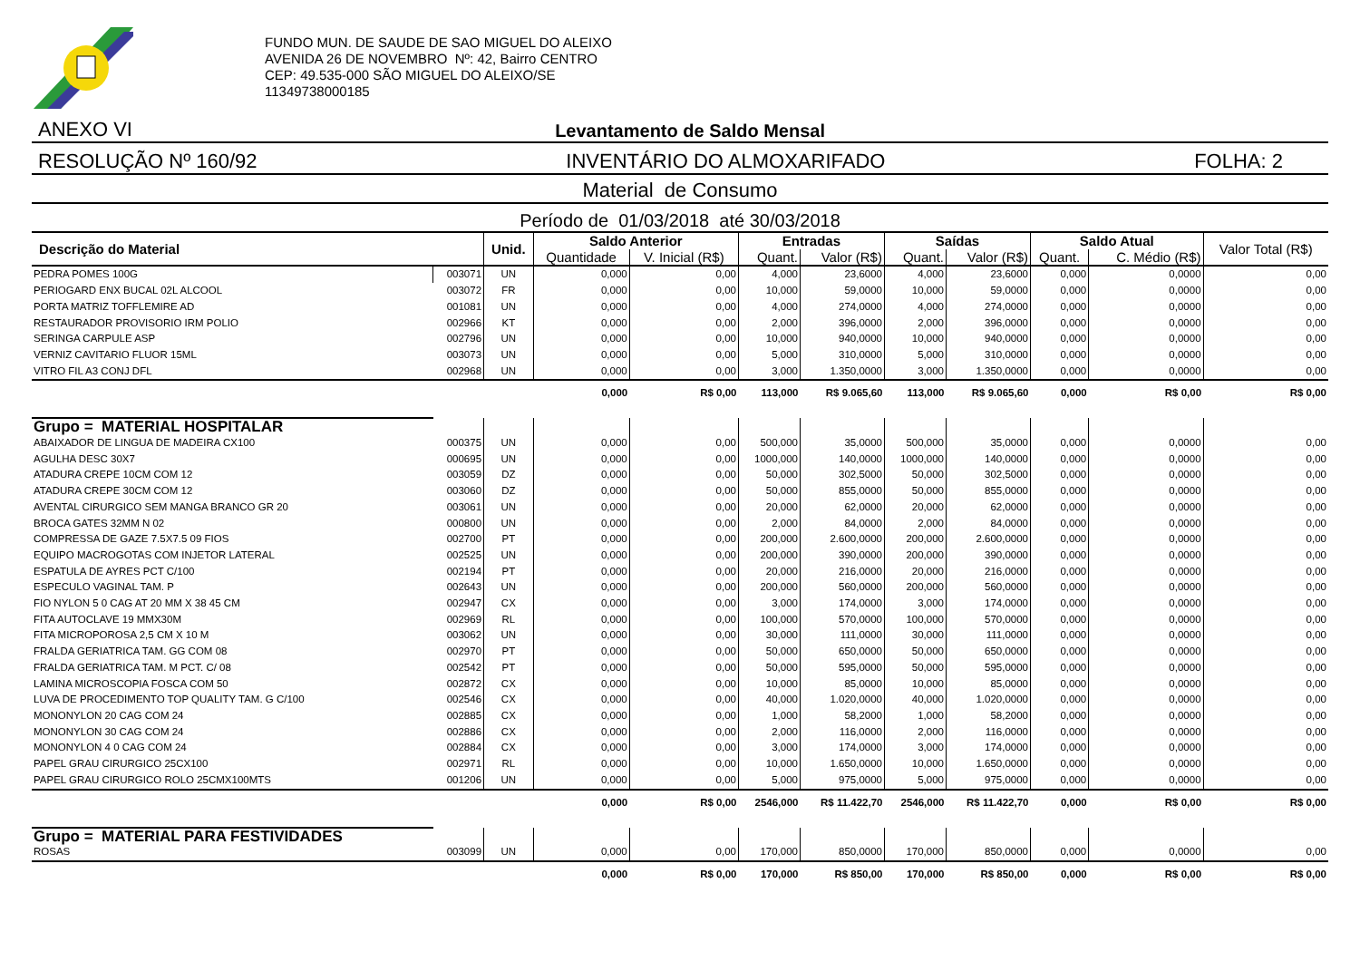FUNDO MUN. DE SAUDE DE SAO MIGUEL DO ALEIXO
AVENIDA 26 DE NOVEMBRO Nº: 42, Bairro CENTRO
CEP: 49.535-000 SÃO MIGUEL DO ALEIXO/SE
11349738000185
ANEXO VI Levantamento de Saldo Mensal
RESOLUÇÃO Nº 160/92 INVENTÁRIO DO ALMOXARIFADO FOLHA: 2
Material de Consumo
Período de 01/03/2018 até 30/03/2018
| Descrição do Material | | Unid. | Saldo Anterior | | Entradas | | Saídas | | Saldo Atual | | Valor Total (R$) |
| --- | --- | --- | --- | --- | --- | --- | --- | --- | --- | --- | --- |
| | | | Quantidade | V. Inicial (R$) | Quant. | Valor (R$) | Quant. | Valor (R$) | Quant. | C. Médio (R$) | |
| PEDRA POMES 100G | 003071 | UN | 0,000 | 0,00 | 4,000 | 23,6000 | 4,000 | 23,6000 | 0,000 | 0,0000 | 0,00 |
| PERIOGARD ENX BUCAL 02L ALCOOL | 003072 | FR | 0,000 | 0,00 | 10,000 | 59,0000 | 10,000 | 59,0000 | 0,000 | 0,0000 | 0,00 |
| PORTA MATRIZ TOFFLEMIRE AD | 001081 | UN | 0,000 | 0,00 | 4,000 | 274,0000 | 4,000 | 274,0000 | 0,000 | 0,0000 | 0,00 |
| RESTAURADOR PROVISORIO IRM POLIO | 002966 | KT | 0,000 | 0,00 | 2,000 | 396,0000 | 2,000 | 396,0000 | 0,000 | 0,0000 | 0,00 |
| SERINGA CARPULE ASP | 002796 | UN | 0,000 | 0,00 | 10,000 | 940,0000 | 10,000 | 940,0000 | 0,000 | 0,0000 | 0,00 |
| VERNIZ CAVITARIO FLUOR 15ML | 003073 | UN | 0,000 | 0,00 | 5,000 | 310,0000 | 5,000 | 310,0000 | 0,000 | 0,0000 | 0,00 |
| VITRO FIL A3 CONJ DFL | 002968 | UN | 0,000 | 0,00 | 3,000 | 1.350,0000 | 3,000 | 1.350,0000 | 0,000 | 0,0000 | 0,00 |
| | | | 0,000 | R$ 0,00 | 113,000 | R$ 9.065,60 | 113,000 | R$ 9.065,60 | 0,000 | R$ 0,00 | R$ 0,00 |
| Grupo = MATERIAL HOSPITALAR | | | | | | | | | | | |
| ABAIXADOR DE LINGUA DE MADEIRA CX100 | 000375 | UN | 0,000 | 0,00 | 500,000 | 35,0000 | 500,000 | 35,0000 | 0,000 | 0,0000 | 0,00 |
| AGULHA DESC 30X7 | 000695 | UN | 0,000 | 0,00 | 1000,000 | 140,0000 | 1000,000 | 140,0000 | 0,000 | 0,0000 | 0,00 |
| ATADURA CREPE 10CM COM 12 | 003059 | DZ | 0,000 | 0,00 | 50,000 | 302,5000 | 50,000 | 302,5000 | 0,000 | 0,0000 | 0,00 |
| ATADURA CREPE 30CM COM 12 | 003060 | DZ | 0,000 | 0,00 | 50,000 | 855,0000 | 50,000 | 855,0000 | 0,000 | 0,0000 | 0,00 |
| AVENTAL CIRURGICO SEM MANGA BRANCO GR 20 | 003061 | UN | 0,000 | 0,00 | 20,000 | 62,0000 | 20,000 | 62,0000 | 0,000 | 0,0000 | 0,00 |
| BROCA GATES 32MM N 02 | 000800 | UN | 0,000 | 0,00 | 2,000 | 84,0000 | 2,000 | 84,0000 | 0,000 | 0,0000 | 0,00 |
| COMPRESSA DE GAZE 7.5X7.5 09 FIOS | 002700 | PT | 0,000 | 0,00 | 200,000 | 2.600,0000 | 200,000 | 2.600,0000 | 0,000 | 0,0000 | 0,00 |
| EQUIPO MACROGOTAS COM INJETOR LATERAL | 002525 | UN | 0,000 | 0,00 | 200,000 | 390,0000 | 200,000 | 390,0000 | 0,000 | 0,0000 | 0,00 |
| ESPATULA DE AYRES PCT C/100 | 002194 | PT | 0,000 | 0,00 | 20,000 | 216,0000 | 20,000 | 216,0000 | 0,000 | 0,0000 | 0,00 |
| ESPECULO VAGINAL TAM. P | 002643 | UN | 0,000 | 0,00 | 200,000 | 560,0000 | 200,000 | 560,0000 | 0,000 | 0,0000 | 0,00 |
| FIO NYLON 5 0 CAG AT 20 MM X 38 45 CM | 002947 | CX | 0,000 | 0,00 | 3,000 | 174,0000 | 3,000 | 174,0000 | 0,000 | 0,0000 | 0,00 |
| FITA AUTOCLAVE 19 MMX30M | 002969 | RL | 0,000 | 0,00 | 100,000 | 570,0000 | 100,000 | 570,0000 | 0,000 | 0,0000 | 0,00 |
| FITA MICROPOROSA 2,5 CM X 10 M | 003062 | UN | 0,000 | 0,00 | 30,000 | 111,0000 | 30,000 | 111,0000 | 0,000 | 0,0000 | 0,00 |
| FRALDA GERIATRICA TAM. GG COM 08 | 002970 | PT | 0,000 | 0,00 | 50,000 | 650,0000 | 50,000 | 650,0000 | 0,000 | 0,0000 | 0,00 |
| FRALDA GERIATRICA TAM. M PCT. C/ 08 | 002542 | PT | 0,000 | 0,00 | 50,000 | 595,0000 | 50,000 | 595,0000 | 0,000 | 0,0000 | 0,00 |
| LAMINA MICROSCOPIA FOSCA COM 50 | 002872 | CX | 0,000 | 0,00 | 10,000 | 85,0000 | 10,000 | 85,0000 | 0,000 | 0,0000 | 0,00 |
| LUVA DE PROCEDIMENTO TOP QUALITY TAM. G C/100 | 002546 | CX | 0,000 | 0,00 | 40,000 | 1.020,0000 | 40,000 | 1.020,0000 | 0,000 | 0,0000 | 0,00 |
| MONONYLON 20 CAG COM 24 | 002885 | CX | 0,000 | 0,00 | 1,000 | 58,2000 | 1,000 | 58,2000 | 0,000 | 0,0000 | 0,00 |
| MONONYLON 30 CAG COM 24 | 002886 | CX | 0,000 | 0,00 | 2,000 | 116,0000 | 2,000 | 116,0000 | 0,000 | 0,0000 | 0,00 |
| MONONYLON 4 0 CAG COM 24 | 002884 | CX | 0,000 | 0,00 | 3,000 | 174,0000 | 3,000 | 174,0000 | 0,000 | 0,0000 | 0,00 |
| PAPEL GRAU CIRURGICO 25CX100 | 002971 | RL | 0,000 | 0,00 | 10,000 | 1.650,0000 | 10,000 | 1.650,0000 | 0,000 | 0,0000 | 0,00 |
| PAPEL GRAU CIRURGICO ROLO 25CMX100MTS | 001206 | UN | 0,000 | 0,00 | 5,000 | 975,0000 | 5,000 | 975,0000 | 0,000 | 0,0000 | 0,00 |
| | | | 0,000 | R$ 0,00 | 2546,000 | R$ 11.422,70 | 2546,000 | R$ 11.422,70 | 0,000 | R$ 0,00 | R$ 0,00 |
| Grupo = MATERIAL PARA FESTIVIDADES | | | | | | | | | | | |
| ROSAS | 003099 | UN | 0,000 | 0,00 | 170,000 | 850,0000 | 170,000 | 850,0000 | 0,000 | 0,0000 | 0,00 |
| | | | 0,000 | R$ 0,00 | 170,000 | R$ 850,00 | 170,000 | R$ 850,00 | 0,000 | R$ 0,00 | R$ 0,00 |